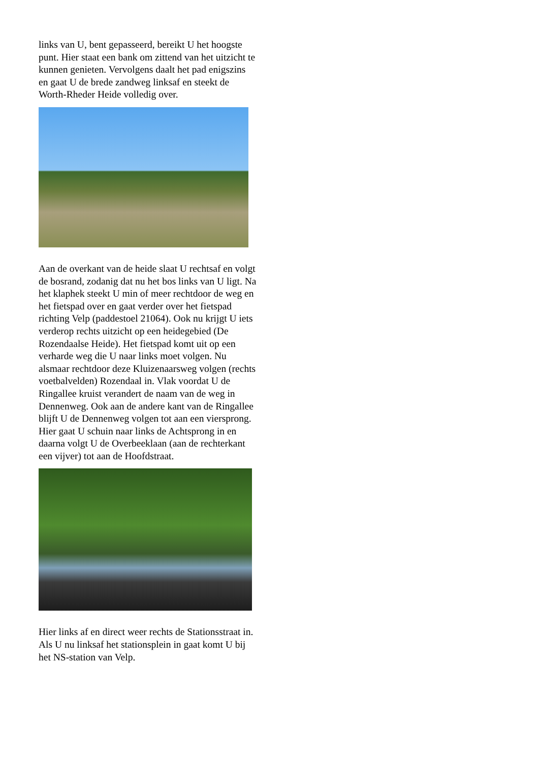links van U, bent gepasseerd, bereikt U het hoogste punt. Hier staat een bank om zittend van het uitzicht te kunnen genieten. Vervolgens daalt het pad enigszins en gaat U de brede zandweg linksaf en steekt de Worth-Rheder Heide volledig over.
Aan de overkant van de heide slaat U rechtsaf en volgt de bosrand, zodanig dat nu het bos links van U ligt. Na het klaphek steekt U min of meer rechtdoor de weg en het fietspad over en gaat verder over het fietspad richting Velp (paddestoel 21064). Ook nu krijgt U iets verderop rechts uitzicht op een heidegebied (De Rozendaalse Heide). Het fietspad komt uit op een verharde weg die U naar links moet volgen. Nu alsmaar rechtdoor deze Kluizenaarsweg volgen (rechts voetbalvelden) Rozendaal in. Vlak voordat U de Ringallee kruist verandert de naam van de weg in Dennenweg. Ook aan de andere kant van de Ringallee blijft U de Dennenweg volgen tot aan een viersprong. Hier gaat U schuin naar links de Achtsprong in en daarna volgt U de Overbeeklaan (aan de rechterkant een vijver) tot aan de Hoofdstraat.
Hier links af en direct weer rechts de Stationsstraat in. Als U nu linksaf het stationsplein in gaat komt U bij het NS-station van Velp.